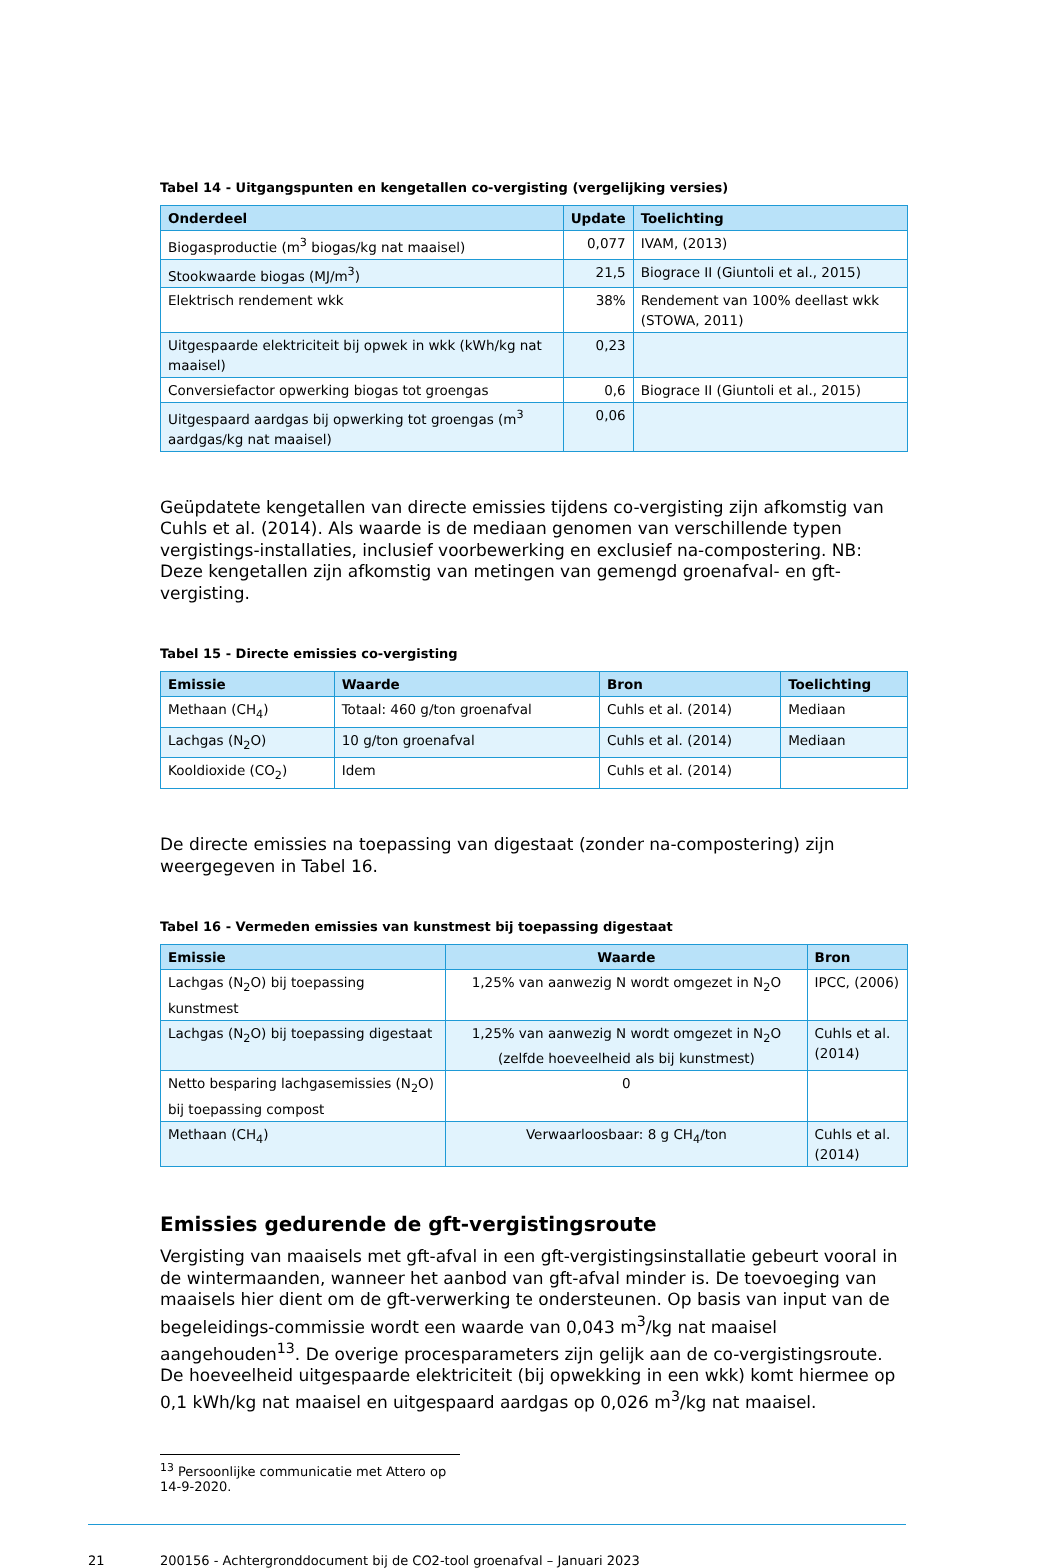Tabel 14 - Uitgangspunten en kengetallen co-vergisting (vergelijking versies)
| Onderdeel | Update | Toelichting |
| --- | --- | --- |
| Biogasproductie (m<sup>3</sup> biogas/kg nat maaisel) | 0,077 | IVAM, (2013) |
| Stookwaarde biogas (MJ/m<sup>3</sup>) | 21,5 | Biograce II (Giuntoli et al., 2015) |
| Elektrisch rendement wkk | 38% | Rendement van 100% deellast wkk (STOWA, 2011) |
| Uitgespaarde elektriciteit bij opwek in wkk (kWh/kg nat maaisel) | 0,23 | |
| Conversiefactor opwerking biogas tot groengas | 0,6 | Biograce II (Giuntoli et al., 2015) |
| Uitgespaard aardgas bij opwerking tot groengas (m<sup>3</sup> aardgas/kg nat maaisel) | 0,06 | |
Geüpdatete kengetallen van directe emissies tijdens co-vergisting zijn afkomstig van Cuhls et al. (2014). Als waarde is de mediaan genomen van verschillende typen vergistings-installaties, inclusief voorbewerking en exclusief na-compostering. NB: Deze kengetallen zijn afkomstig van metingen van gemengd groenafval- en gft-vergisting.
Tabel 15 - Directe emissies co-vergisting
| Emissie | Waarde | Bron | Toelichting |
| --- | --- | --- | --- |
| Methaan (CH<sub>4</sub>) | Totaal: 460 g/ton groenafval | Cuhls et al. (2014) | Mediaan |
| Lachgas (N<sub>2</sub>O) | 10 g/ton groenafval | Cuhls et al. (2014) | Mediaan |
| Kooldioxide (CO<sub>2</sub>) | Idem | Cuhls et al. (2014) | |
De directe emissies na toepassing van digestaat (zonder na-compostering) zijn weergegeven in Tabel 16.
Tabel 16 - Vermeden emissies van kunstmest bij toepassing digestaat
| Emissie | Waarde | Bron |
| --- | --- | --- |
| Lachgas (N<sub>2</sub>O) bij toepassing kunstmest | 1,25% van aanwezig N wordt omgezet in N<sub>2</sub>O | IPCC, (2006) |
| Lachgas (N<sub>2</sub>O) bij toepassing digestaat | 1,25% van aanwezig N wordt omgezet in N<sub>2</sub>O (zelfde hoeveelheid als bij kunstmest) | Cuhls et al. (2014) |
| Netto besparing lachgasemissies (N<sub>2</sub>O) bij toepassing compost | 0 | |
| Methaan (CH<sub>4</sub>) | Verwaarloosbaar: 8 g CH<sub>4</sub>/ton | Cuhls et al. (2014) |
Emissies gedurende de gft-vergistingsroute
Vergisting van maaisels met gft-afval in een gft-vergistingsinstallatie gebeurt vooral in de wintermaanden, wanneer het aanbod van gft-afval minder is. De toevoeging van maaisels hier dient om de gft-verwerking te ondersteunen. Op basis van input van de begeleidings-commissie wordt een waarde van 0,043 m<sup>3</sup>/kg nat maaisel aangehouden<sup>13</sup>. De overige procesparameters zijn gelijk aan de co-vergistingsroute. De hoeveelheid uitgespaarde elektriciteit (bij opwekking in een wkk) komt hiermee op 0,1 kWh/kg nat maaisel en uitgespaard aardgas op 0,026 m<sup>3</sup>/kg nat maaisel.
<sup>13</sup> Persoonlijke communicatie met Attero op 14-9-2020.
21 200156 - Achtergronddocument bij de CO2-tool groenafval – Januari 2023